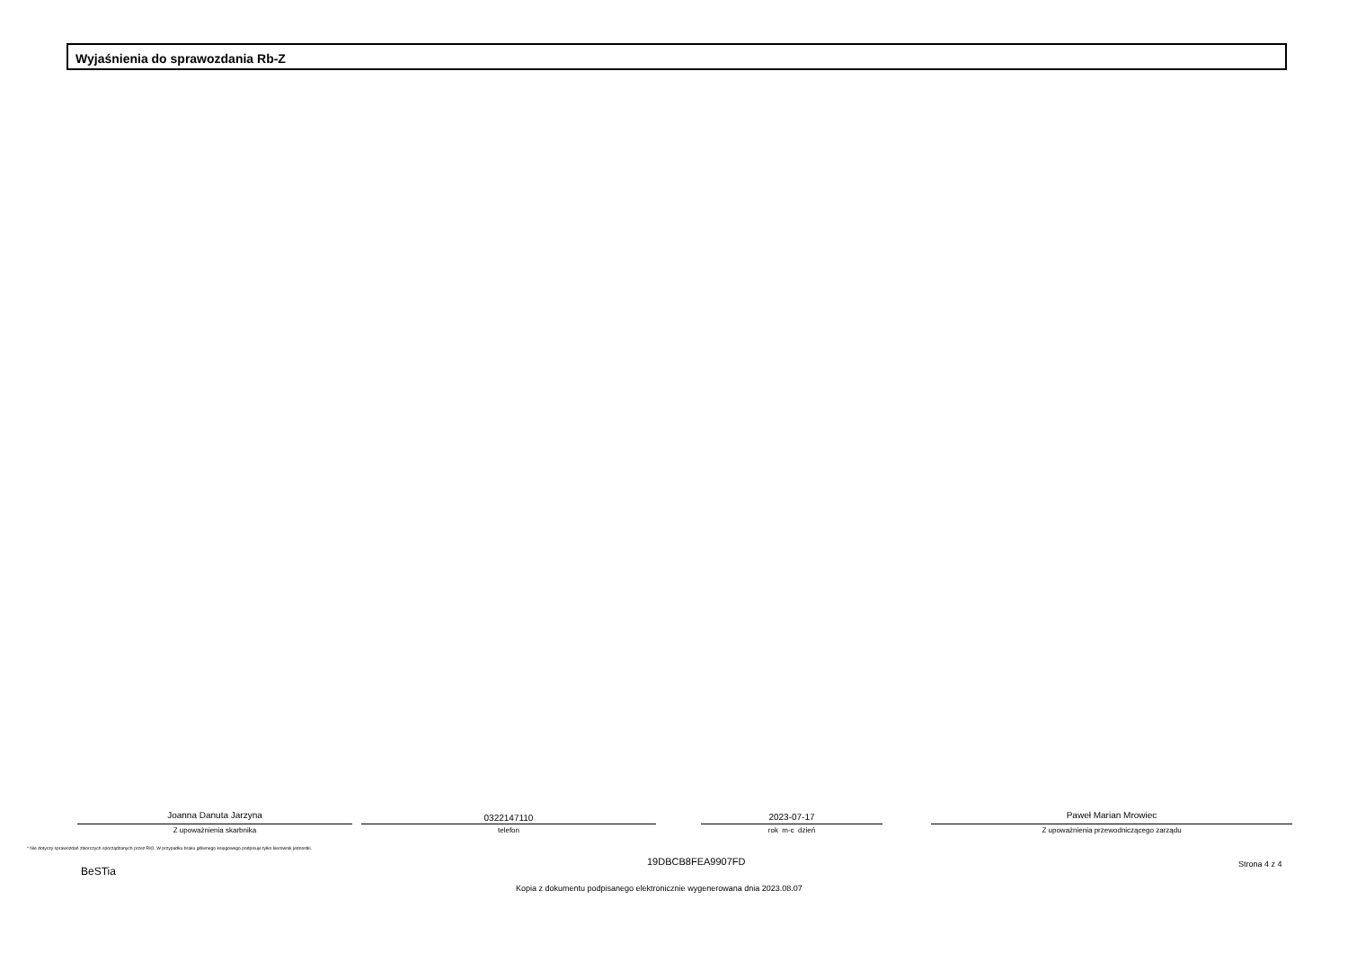Wyjaśnienia do sprawozdania Rb-Z
Joanna Danuta Jarzyna
Z upoważnienia skarbnika
0322147110
telefon
2023-07-17
rok m-c dzień
Paweł Marian Mrowiec
Z upoważnienia przewodniczącego zarządu
* Nie dotyczy sprawozdań zbiorczych sporządzanych przez RIO. W przypadku braku głównego księgowego podpisuje tylko kierownik jednostki.
BeSTia
19DBCB8FEA9907FD Strona 4 z 4
Kopia z dokumentu podpisanego elektronicznie wygenerowana dnia 2023.08.07